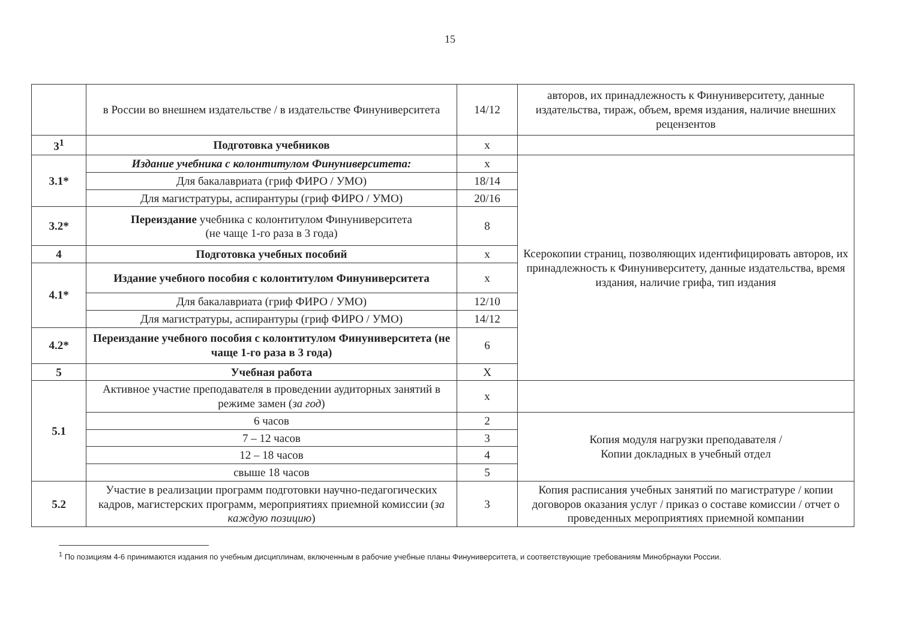15
| | в России во внешнем издательстве / в издательстве Финуниверситета | 14/12 | авторов, их принадлежность к Финуниверситету, данные издательства, тираж, объем, время издания, наличие внешних рецензентов |
| 3<sup>1</sup> | Подготовка учебников | х | |
| 3.1* | Издание учебника с колонтитулом Финуниверситета: | х | Ксерокопии страниц, позволяющих идентифицировать авторов, их принадлежность к Финуниверситету, данные издательства, время издания, наличие грифа, тип издания |
| | Для бакалавриата (гриф ФИРО / УМО) | 18/14 | |
| | Для магистратуры, аспирантуры (гриф ФИРО / УМО) | 20/16 | |
| 3.2* | Переиздание учебника с колонтитулом Финуниверситета (не чаще 1-го раза в 3 года) | 8 | |
| 4 | Подготовка учебных пособий | х | |
| 4.1* | Издание учебного пособия с колонтитулом Финуниверситета | х | |
| | Для бакалавриата (гриф ФИРО / УМО) | 12/10 | |
| | Для магистратуры, аспирантуры (гриф ФИРО / УМО) | 14/12 | |
| 4.2* | Переиздание учебного пособия с колонтитулом Финуниверситета (не чаще 1-го раза в 3 года) | 6 | |
| 5 | Учебная работа | Х | |
| 5.1 | Активное участие преподавателя в проведении аудиторных занятий в режиме замен ( за год ) | х | |
| | 6 часов | 2 | Копия модуля нагрузки преподавателя / Копии докладных в учебный отдел |
| | 7 – 12 часов | 3 | |
| | 12 – 18 часов | 4 | |
| | свыше 18 часов | 5 | |
| 5.2 | Участие в реализации программ подготовки научно-педагогических кадров, магистерских программ, мероприятиях приемной комиссии ( за каждую позицию ) | 3 | Копия расписания учебных занятий по магистратуре / копии договоров оказания услуг / приказ о составе комиссии / отчет о проведенных мероприятиях приемной компании |
<sup>1</sup> По позициям 4-6 принимаются издания по учебным дисциплинам, включенным в рабочие учебные планы Финуниверситета, и соответствующие требованиям Минобрнауки России.